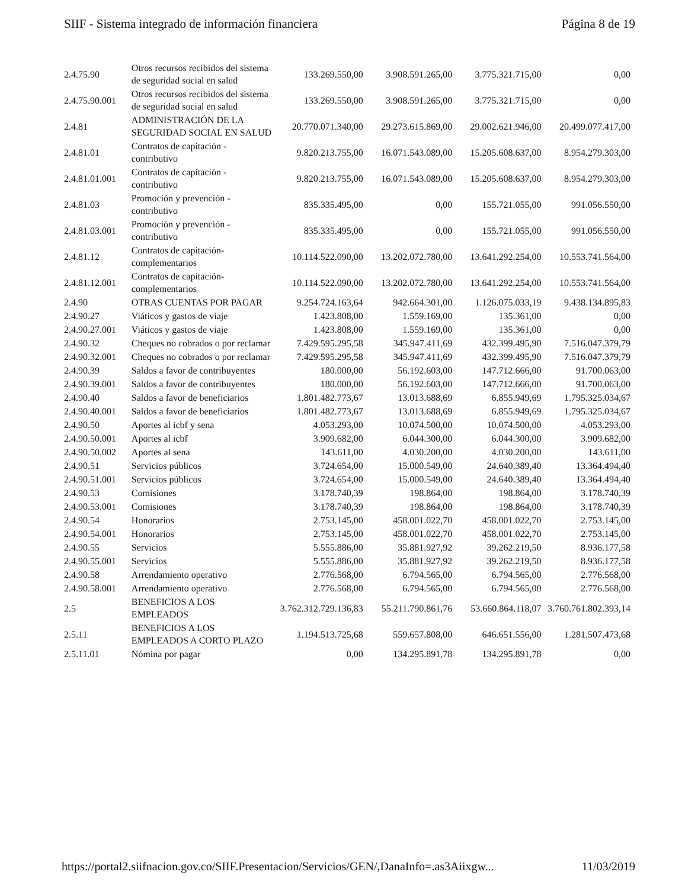SIIF - Sistema integrado de información financiera Página 8 de 19
| 2.4.75.90 | Otros recursos recibidos del sistema de seguridad social en salud | 133.269.550,00 | 3.908.591.265,00 | 3.775.321.715,00 | 0,00 |
| 2.4.75.90.001 | Otros recursos recibidos del sistema de seguridad social en salud | 133.269.550,00 | 3.908.591.265,00 | 3.775.321.715,00 | 0,00 |
| 2.4.81 | ADMINISTRACIÓN DE LA SEGURIDAD SOCIAL EN SALUD | 20.770.071.340,00 | 29.273.615.869,00 | 29.002.621.946,00 | 20.499.077.417,00 |
| 2.4.81.01 | Contratos de capitación - contributivo | 9.820.213.755,00 | 16.071.543.089,00 | 15.205.608.637,00 | 8.954.279.303,00 |
| 2.4.81.01.001 | Contratos de capitación - contributivo | 9.820.213.755,00 | 16.071.543.089,00 | 15.205.608.637,00 | 8.954.279.303,00 |
| 2.4.81.03 | Promoción y prevención - contributivo | 835.335.495,00 | 0,00 | 155.721.055,00 | 991.056.550,00 |
| 2.4.81.03.001 | Promoción y prevención - contributivo | 835.335.495,00 | 0,00 | 155.721.055,00 | 991.056.550,00 |
| 2.4.81.12 | Contratos de capitación-complementarios | 10.114.522.090,00 | 13.202.072.780,00 | 13.641.292.254,00 | 10.553.741.564,00 |
| 2.4.81.12.001 | Contratos de capitación-complementarios | 10.114.522.090,00 | 13.202.072.780,00 | 13.641.292.254,00 | 10.553.741.564,00 |
| 2.4.90 | OTRAS CUENTAS POR PAGAR | 9.254.724.163,64 | 942.664.301,00 | 1.126.075.033,19 | 9.438.134.895,83 |
| 2.4.90.27 | Viáticos y gastos de viaje | 1.423.808,00 | 1.559.169,00 | 135.361,00 | 0,00 |
| 2.4.90.27.001 | Viáticos y gastos de viaje | 1.423.808,00 | 1.559.169,00 | 135.361,00 | 0,00 |
| 2.4.90.32 | Cheques no cobrados o por reclamar | 7.429.595.295,58 | 345.947.411,69 | 432.399.495,90 | 7.516.047.379,79 |
| 2.4.90.32.001 | Cheques no cobrados o por reclamar | 7.429.595.295,58 | 345.947.411,69 | 432.399.495,90 | 7.516.047.379,79 |
| 2.4.90.39 | Saldos a favor de contribuyentes | 180.000,00 | 56.192.603,00 | 147.712.666,00 | 91.700.063,00 |
| 2.4.90.39.001 | Saldos a favor de contribuyentes | 180.000,00 | 56.192.603,00 | 147.712.666,00 | 91.700.063,00 |
| 2.4.90.40 | Saldos a favor de beneficiarios | 1.801.482.773,67 | 13.013.688,69 | 6.855.949,69 | 1.795.325.034,67 |
| 2.4.90.40.001 | Saldos a favor de beneficiarios | 1.801.482.773,67 | 13.013.688,69 | 6.855.949,69 | 1.795.325.034,67 |
| 2.4.90.50 | Aportes al icbf y sena | 4.053.293,00 | 10.074.500,00 | 10.074.500,00 | 4.053.293,00 |
| 2.4.90.50.001 | Aportes al icbf | 3.909.682,00 | 6.044.300,00 | 6.044.300,00 | 3.909.682,00 |
| 2.4.90.50.002 | Aportes al sena | 143.611,00 | 4.030.200,00 | 4.030.200,00 | 143.611,00 |
| 2.4.90.51 | Servicios públicos | 3.724.654,00 | 15.000.549,00 | 24.640.389,40 | 13.364.494,40 |
| 2.4.90.51.001 | Servicios públicos | 3.724.654,00 | 15.000.549,00 | 24.640.389,40 | 13.364.494,40 |
| 2.4.90.53 | Comisiones | 3.178.740,39 | 198.864,00 | 198.864,00 | 3.178.740,39 |
| 2.4.90.53.001 | Comisiones | 3.178.740,39 | 198.864,00 | 198.864,00 | 3.178.740,39 |
| 2.4.90.54 | Honorarios | 2.753.145,00 | 458.001.022,70 | 458.001.022,70 | 2.753.145,00 |
| 2.4.90.54.001 | Honorarios | 2.753.145,00 | 458.001.022,70 | 458.001.022,70 | 2.753.145,00 |
| 2.4.90.55 | Servicios | 5.555.886,00 | 35.881.927,92 | 39.262.219,50 | 8.936.177,58 |
| 2.4.90.55.001 | Servicios | 5.555.886,00 | 35.881.927,92 | 39.262.219,50 | 8.936.177,58 |
| 2.4.90.58 | Arrendamiento operativo | 2.776.568,00 | 6.794.565,00 | 6.794.565,00 | 2.776.568,00 |
| 2.4.90.58.001 | Arrendamiento operativo | 2.776.568,00 | 6.794.565,00 | 6.794.565,00 | 2.776.568,00 |
| 2.5 | BENEFICIOS A LOS EMPLEADOS | 3.762.312.729.136,83 | 55.211.790.861,76 | 53.660.864.118,07 | 3.760.761.802.393,14 |
| 2.5.11 | BENEFICIOS A LOS EMPLEADOS A CORTO PLAZO | 1.194.513.725,68 | 559.657.808,00 | 646.651.556,00 | 1.281.507.473,68 |
| 2.5.11.01 | Nómina por pagar | 0,00 | 134.295.891,78 | 134.295.891,78 | 0,00 |
https://portal2.siifnacion.gov.co/SIIF.Presentacion/Servicios/GEN/,DanaInfo=.as3Aiixgw... 11/03/2019